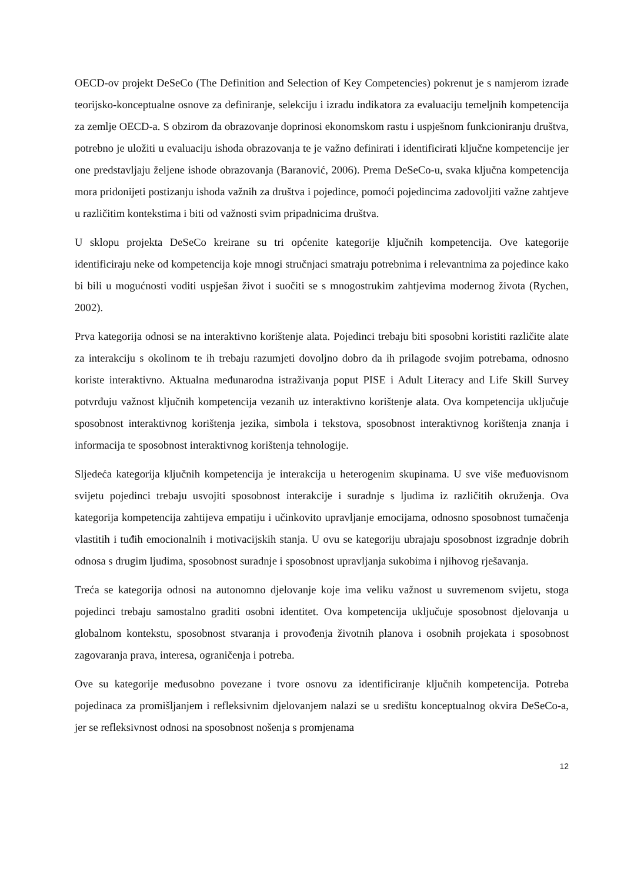OECD-ov projekt DeSeCo (The Definition and Selection of Key Competencies) pokrenut je s namjerom izrade teorijsko-konceptualne osnove za definiranje, selekciju i izradu indikatora za evaluaciju temeljnih kompetencija za zemlje OECD-a. S obzirom da obrazovanje doprinosi ekonomskom rastu i uspješnom funkcioniranju društva, potrebno je uložiti u evaluaciju ishoda obrazovanja te je važno definirati i identificirati ključne kompetencije jer one predstavljaju željene ishode obrazovanja (Baranović, 2006). Prema DeSeCo-u, svaka ključna kompetencija mora pridonijeti postizanju ishoda važnih za društva i pojedince, pomoći pojedincima zadovoljiti važne zahtjeve u različitim kontekstima i biti od važnosti svim pripadnicima društva.
U sklopu projekta DeSeCo kreirane su tri općenite kategorije ključnih kompetencija. Ove kategorije identificiraju neke od kompetencija koje mnogi stručnjaci smatraju potrebnima i relevantnima za pojedince kako bi bili u mogućnosti voditi uspješan život i suočiti se s mnogostrukim zahtjevima modernog života (Rychen, 2002).
Prva kategorija odnosi se na interaktivno korištenje alata. Pojedinci trebaju biti sposobni koristiti različite alate za interakciju s okolinom te ih trebaju razumjeti dovoljno dobro da ih prilagode svojim potrebama, odnosno koriste interaktivno. Aktualna međunarodna istraživanja poput PISE i Adult Literacy and Life Skill Survey potvrđuju važnost ključnih kompetencija vezanih uz interaktivno korištenje alata. Ova kompetencija uključuje sposobnost interaktivnog korištenja jezika, simbola i tekstova, sposobnost interaktivnog korištenja znanja i informacija te sposobnost interaktivnog korištenja tehnologije.
Sljedeća kategorija ključnih kompetencija je interakcija u heterogenim skupinama. U sve više međuovisnom svijetu pojedinci trebaju usvojiti sposobnost interakcije i suradnje s ljudima iz različitih okruženja. Ova kategorija kompetencija zahtijeva empatiju i učinkovito upravljanje emocijama, odnosno sposobnost tumačenja vlastitih i tuđih emocionalnih i motivacijskih stanja. U ovu se kategoriju ubrajaju sposobnost izgradnje dobrih odnosa s drugim ljudima, sposobnost suradnje i sposobnost upravljanja sukobima i njihovog rješavanja.
Treća se kategorija odnosi na autonomno djelovanje koje ima veliku važnost u suvremenom svijetu, stoga pojedinci trebaju samostalno graditi osobni identitet. Ova kompetencija uključuje sposobnost djelovanja u globalnom kontekstu, sposobnost stvaranja i provođenja životnih planova i osobnih projekata i sposobnost zagovaranja prava, interesa, ograničenja i potreba.
Ove su kategorije međusobno povezane i tvore osnovu za identificiranje ključnih kompetencija. Potreba pojedinaca za promišljanjem i refleksivnim djelovanjem nalazi se u središtu konceptualnog okvira DeSeCo-a, jer se refleksivnost odnosi na sposobnost nošenja s promjenama
12